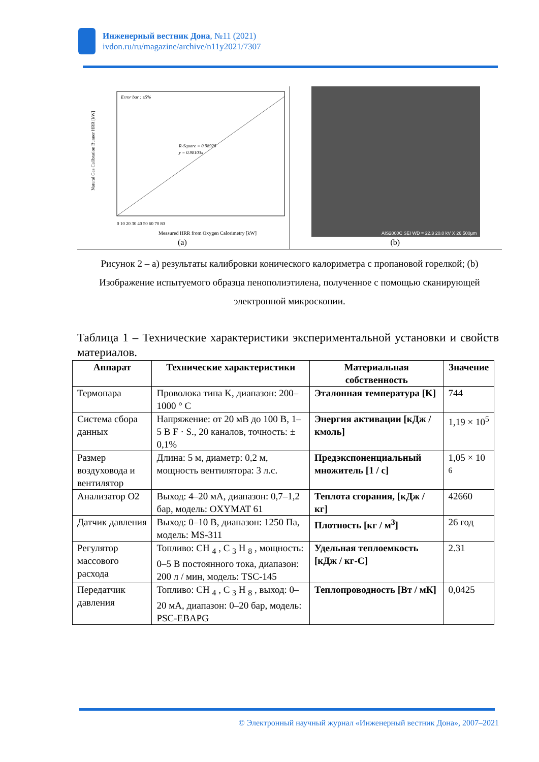Инженерный вестник Дона, №11 (2021)
ivdon.ru/ru/magazine/archive/n11y2021/7307
Error bar : ±5%
R-Square = 0.98926
y = 0.98103x
0 10 20 30 40 50 60 70 80
Measured HRR from Oxygen Calorimetry [kW]
Natural Gas Calibration Bunner HRR [kW]
(a)
AIS2000C SEI WD = 22.3 20.0 kV X 26 500μm
(b)
Рисунок 2 – a) результаты калибровки конического калориметра с пропановой горелкой; (b) Изображение испытуемого образца пенополиэтилена, полученное с помощью сканирующей электронной микроскопии.
Таблица 1 – Технические характеристики экспериментальной установки и свойств материалов.
| Аппарат | Технические характеристики | Материальная собственность | Значение |
| --- | --- | --- | --- |
| Термопара | Проволока типа K, диапазон: 200–1000 ° C | Эталонная температура [K] | 744 |
| Система сбора данных | Напряжение: от 20 мВ до 100 В, 1–5 В F · S., 20 каналов, точность: ± 0,1% | Энергия активации [кДж / кмоль] | 1,19 × 10<sup>5</sup> |
| Размер воздуховода и вентилятор | Длина: 5 м, диаметр: 0,2 м, мощность вентилятора: 3 л.с. | Предэкспоненциальный множитель [1 / с] | 1,05 × 10 <sup>6</sup> |
| Анализатор O2 | Выход: 4–20 мА, диапазон: 0,7–1,2 бар, модель: OXYMAT 61 | Теплота сгорания, [кДж / кг] | 42660 |
| Датчик давления | Выход: 0–10 В, диапазон: 1250 Па, модель: MS-311 | Плотность [кг / м<sup>3</sup>] | 26 год |
| Регулятор массового расхода | Топливо: CH <sub>4</sub> , C <sub>3</sub> H <sub>8</sub> , мощность: 0–5 В постоянного тока, диапазон: 200 л / мин, модель: TSC-145 | Удельная теплоемкость [кДж / кг-C] | 2.31 |
| Передатчик давления | Топливо: CH <sub>4</sub> , C <sub>3</sub> H <sub>8</sub> , выход: 0–20 мА, диапазон: 0–20 бар, модель: PSC-EBAPG | Теплопроводность [Вт / мК] | 0,0425 |
© Электронный научный журнал «Инженерный вестник Дона», 2007–2021